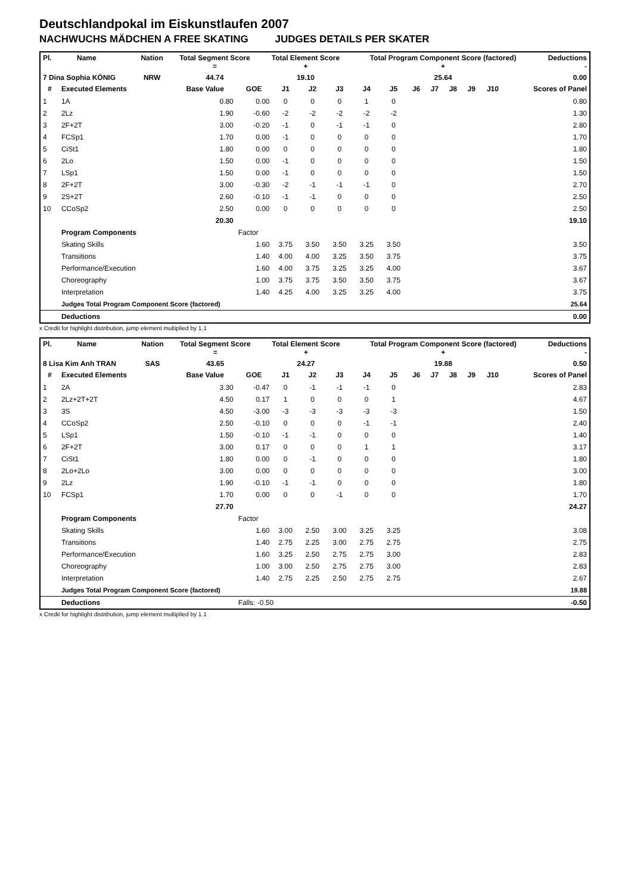Deutschlandpokal im Eiskunstlaufen 2007
NACHWUCHS MÄDCHEN A FREE SKATING JUDGES DETAILS PER SKATER
| Pl. | Name | Nation | Total Segment Score = | Total Element Score + | Total Program Component Score (factored) + | Deductions - |
| --- | --- | --- | --- | --- | --- | --- |
| 7 Dina Sophia KÖNIG | | NRW | 44.74 | 19.10 | 25.64 | 0.00 |
| # | Executed Elements | Base Value | GOE | J1 | J2 | J3 | J4 | J5 | J6 | J7 | J8 | J9 | J10 | Scores of Panel |
| --- | --- | --- | --- | --- | --- | --- | --- | --- | --- | --- | --- | --- | --- | --- |
| 1 | 1A | 0.80 | 0.00 | 0 | 0 | 0 | 1 | 0 | | | | | | 0.80 |
| 2 | 2Lz | 1.90 | -0.60 | -2 | -2 | -2 | -2 | -2 | | | | | | 1.30 |
| 3 | 2F+2T | 3.00 | -0.20 | -1 | 0 | -1 | -1 | 0 | | | | | | 2.80 |
| 4 | FCSp1 | 1.70 | 0.00 | -1 | 0 | 0 | 0 | 0 | | | | | | 1.70 |
| 5 | CiSt1 | 1.80 | 0.00 | 0 | 0 | 0 | 0 | 0 | | | | | | 1.80 |
| 6 | 2Lo | 1.50 | 0.00 | -1 | 0 | 0 | 0 | 0 | | | | | | 1.50 |
| 7 | LSp1 | 1.50 | 0.00 | -1 | 0 | 0 | 0 | 0 | | | | | | 1.50 |
| 8 | 2F+2T | 3.00 | -0.30 | -2 | -1 | -1 | -1 | 0 | | | | | | 2.70 |
| 9 | 2S+2T | 2.60 | -0.10 | -1 | -1 | 0 | 0 | 0 | | | | | | 2.50 |
| 10 | CCoSp2 | 2.50 | 0.00 | 0 | 0 | 0 | 0 | 0 | | | | | | 2.50 |
| | | 20.30 | | | | | | | | | | | | 19.10 |
| | Program Components | | Factor | | | | | | | | | | | |
| | Skating Skills | | 1.60 | 3.75 | 3.50 | 3.50 | 3.25 | 3.50 | | | | | | 3.50 |
| | Transitions | | 1.40 | 4.00 | 4.00 | 3.25 | 3.50 | 3.75 | | | | | | 3.75 |
| | Performance/Execution | | 1.60 | 4.00 | 3.75 | 3.25 | 3.25 | 4.00 | | | | | | 3.67 |
| | Choreography | | 1.00 | 3.75 | 3.75 | 3.50 | 3.50 | 3.75 | | | | | | 3.67 |
| | Interpretation | | 1.40 | 4.25 | 4.00 | 3.25 | 3.25 | 4.00 | | | | | | 3.75 |
| | Judges Total Program Component Score (factored) | | | | | | | | | | | | | 25.64 |
| | Deductions | | | | | | | | | | | | | 0.00 |
x Credit for highlight distribution, jump element multiplied by 1.1
| Pl. | Name | Nation | Total Segment Score = | Total Element Score + | Total Program Component Score (factored) + | Deductions - |
| --- | --- | --- | --- | --- | --- | --- |
| 8 Lisa Kim Anh TRAN | | SAS | 43.65 | 24.27 | 19.88 | 0.50 |
| # | Executed Elements | Base Value | GOE | J1 | J2 | J3 | J4 | J5 | J6 | J7 | J8 | J9 | J10 | Scores of Panel |
| --- | --- | --- | --- | --- | --- | --- | --- | --- | --- | --- | --- | --- | --- | --- |
| 1 | 2A | 3.30 | -0.47 | 0 | -1 | -1 | -1 | 0 | | | | | | 2.83 |
| 2 | 2Lz+2T+2T | 4.50 | 0.17 | 1 | 0 | 0 | 0 | 1 | | | | | | 4.67 |
| 3 | 3S | 4.50 | -3.00 | -3 | -3 | -3 | -3 | -3 | | | | | | 1.50 |
| 4 | CCoSp2 | 2.50 | -0.10 | 0 | 0 | 0 | -1 | -1 | | | | | | 2.40 |
| 5 | LSp1 | 1.50 | -0.10 | -1 | -1 | 0 | 0 | 0 | | | | | | 1.40 |
| 6 | 2F+2T | 3.00 | 0.17 | 0 | 0 | 0 | 1 | 1 | | | | | | 3.17 |
| 7 | CiSt1 | 1.80 | 0.00 | 0 | -1 | 0 | 0 | 0 | | | | | | 1.80 |
| 8 | 2Lo+2Lo | 3.00 | 0.00 | 0 | 0 | 0 | 0 | 0 | | | | | | 3.00 |
| 9 | 2Lz | 1.90 | -0.10 | -1 | -1 | 0 | 0 | 0 | | | | | | 1.80 |
| 10 | FCSp1 | 1.70 | 0.00 | 0 | 0 | -1 | 0 | 0 | | | | | | 1.70 |
| | | 27.70 | | | | | | | | | | | | 24.27 |
| | Program Components | | Factor | | | | | | | | | | | |
| | Skating Skills | | 1.60 | 3.00 | 2.50 | 3.00 | 3.25 | 3.25 | | | | | | 3.08 |
| | Transitions | | 1.40 | 2.75 | 2.25 | 3.00 | 2.75 | 2.75 | | | | | | 2.75 |
| | Performance/Execution | | 1.60 | 3.25 | 2.50 | 2.75 | 2.75 | 3.00 | | | | | | 2.83 |
| | Choreography | | 1.00 | 3.00 | 2.50 | 2.75 | 2.75 | 3.00 | | | | | | 2.83 |
| | Interpretation | | 1.40 | 2.75 | 2.25 | 2.50 | 2.75 | 2.75 | | | | | | 2.67 |
| | Judges Total Program Component Score (factored) | | | | | | | | | | | | | 19.88 |
| | Deductions | | Falls: -0.50 | | | | | | | | | | | -0.50 |
x Credit for highlight distribution, jump element multiplied by 1.1